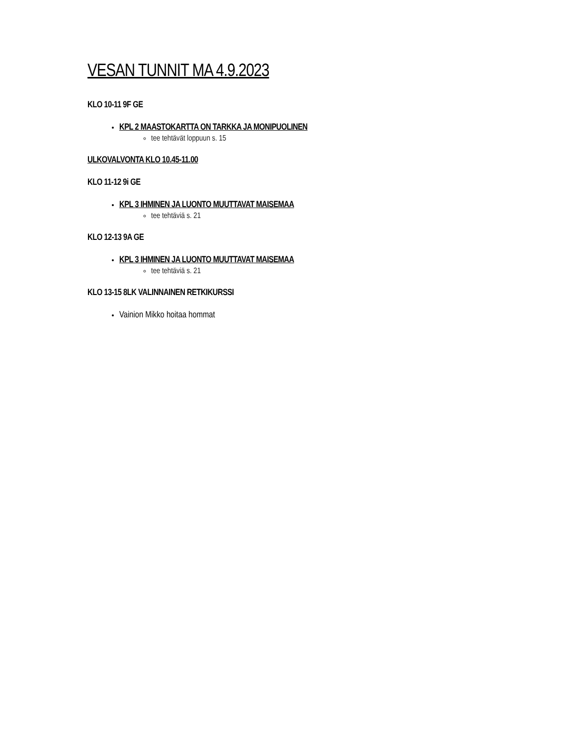VESAN TUNNIT MA 4.9.2023
KLO 10-11 9F GE
KPL 2 MAASTOKARTTA ON TARKKA JA MONIPUOLINEN
tee tehtävät loppuun s. 15
ULKOVALVONTA KLO 10.45-11.00
KLO 11-12 9i GE
KPL 3 IHMINEN JA LUONTO MUUTTAVAT MAISEMAA
tee tehtäviä s. 21
KLO 12-13 9A GE
KPL 3 IHMINEN JA LUONTO MUUTTAVAT MAISEMAA
tee tehtäviä s. 21
KLO 13-15 8LK VALINNAINEN RETKIKURSSI
Vainion Mikko hoitaa hommat